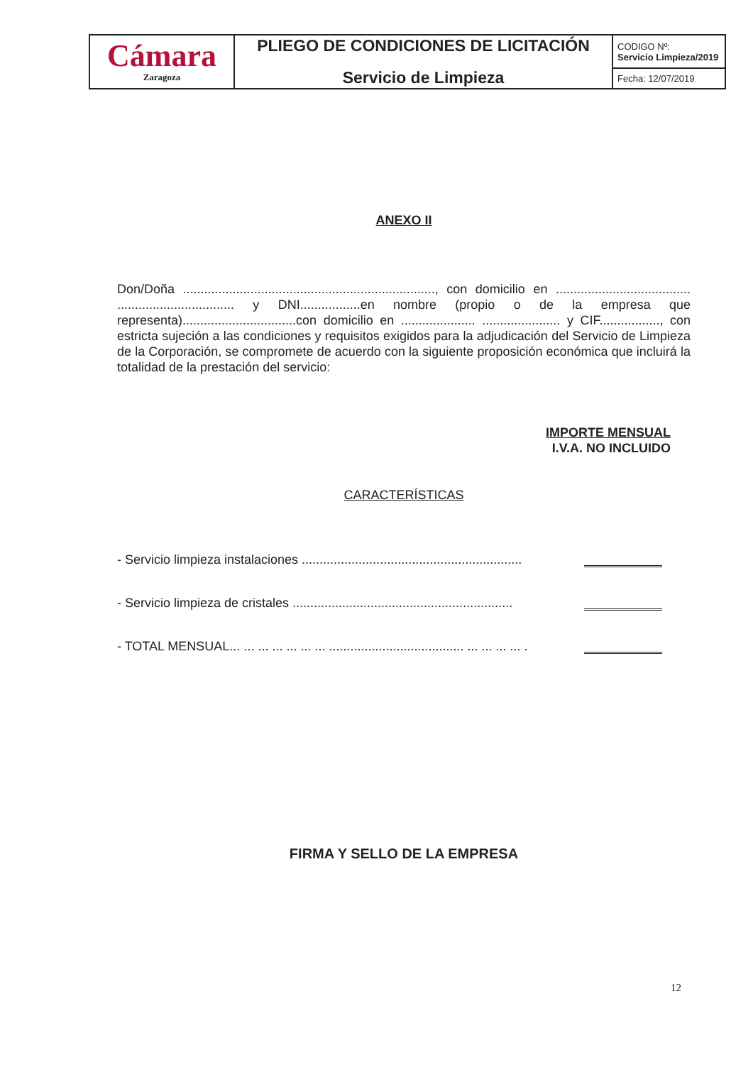| Cámara Zaragoza | PLIEGO DE CONDICIONES DE LICITACIÓN Servicio de Limpieza | CODIGO Nº: Servicio Limpieza/2019 |
| | | Fecha: 12/07/2019 |
ANEXO II
Don/Doña ......................................................................., con domicilio en ...................................... ................................. y DNI.................en nombre (propio o de la empresa que representa)................................con domicilio en ..................... ...................... y CIF................., con estricta sujeción a las condiciones y requisitos exigidos para la adjudicación del Servicio de Limpieza de la Corporación, se compromete de acuerdo con la siguiente proposición económica que incluirá la totalidad de la prestación del servicio:
IMPORTE MENSUAL
I.V.A. NO INCLUIDO
CARACTERÍSTICAS
- Servicio limpieza instalaciones ..............................................................
- Servicio limpieza de cristales ..............................................................
- TOTAL MENSUAL... ... ... ... ... ... ... ...................................... ... ... ... ... .
FIRMA Y SELLO DE LA EMPRESA
12